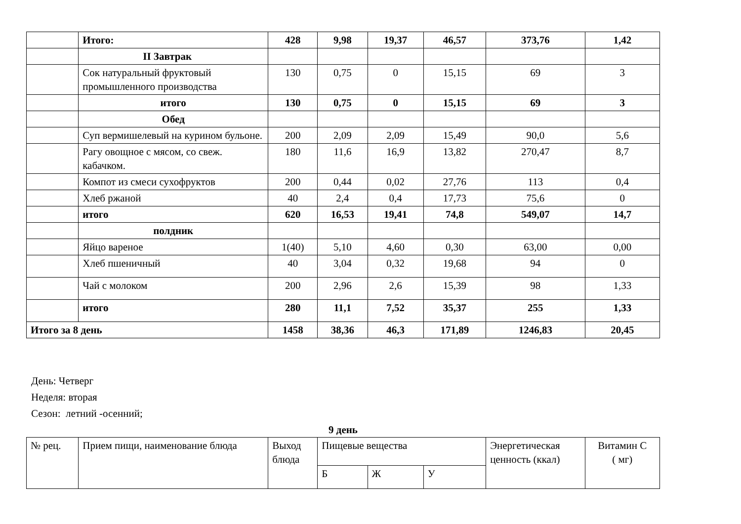| | Итого: | 428 | 9,98 | 19,37 | 46,57 | 373,76 | 1,42 |
| | II Завтрак | | | | | | |
| | Сок натуральный фруктовый промышленного производства | 130 | 0,75 | 0 | 15,15 | 69 | 3 |
| | итого | 130 | 0,75 | 0 | 15,15 | 69 | 3 |
| | Обед | | | | | | |
| | Суп вермишелевый на курином бульоне. | 200 | 2,09 | 2,09 | 15,49 | 90,0 | 5,6 |
| | Рагу овощное с мясом, со свеж. кабачком. | 180 | 11,6 | 16,9 | 13,82 | 270,47 | 8,7 |
| | Компот из смеси сухофруктов | 200 | 0,44 | 0,02 | 27,76 | 113 | 0,4 |
| | Хлеб ржаной | 40 | 2,4 | 0,4 | 17,73 | 75,6 | 0 |
| | итого | 620 | 16,53 | 19,41 | 74,8 | 549,07 | 14,7 |
| | полдник | | | | | | |
| | Яйцо вареное | 1(40) | 5,10 | 4,60 | 0,30 | 63,00 | 0,00 |
| | Хлеб пшеничный | 40 | 3,04 | 0,32 | 19,68 | 94 | 0 |
| | Чай с молоком | 200 | 2,96 | 2,6 | 15,39 | 98 | 1,33 |
| | итого | 280 | 11,1 | 7,52 | 35,37 | 255 | 1,33 |
| Итого за 8 день | | 1458 | 38,36 | 46,3 | 171,89 | 1246,83 | 20,45 |
День: Четверг
Неделя: вторая
Сезон: летний -осенний;
9 день
| № рец. | Прием пищи, наименование блюда | Выход блюда | Пищевые вещества | | | Энергетическая ценность (ккал) | Витамин С ( мг) |
| | | | Б | Ж | У | | |